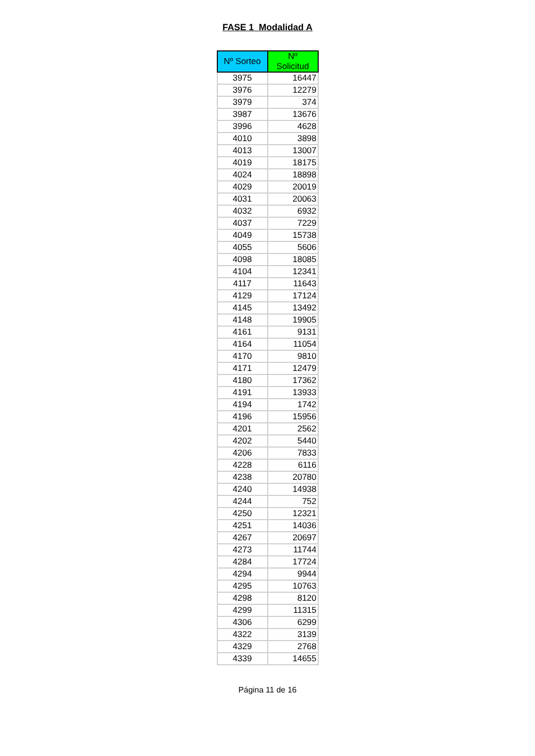FASE 1 Modalidad A
| Nº Sorteo | Nº Solicitud |
| --- | --- |
| 3975 | 16447 |
| 3976 | 12279 |
| 3979 | 374 |
| 3987 | 13676 |
| 3996 | 4628 |
| 4010 | 3898 |
| 4013 | 13007 |
| 4019 | 18175 |
| 4024 | 18898 |
| 4029 | 20019 |
| 4031 | 20063 |
| 4032 | 6932 |
| 4037 | 7229 |
| 4049 | 15738 |
| 4055 | 5606 |
| 4098 | 18085 |
| 4104 | 12341 |
| 4117 | 11643 |
| 4129 | 17124 |
| 4145 | 13492 |
| 4148 | 19905 |
| 4161 | 9131 |
| 4164 | 11054 |
| 4170 | 9810 |
| 4171 | 12479 |
| 4180 | 17362 |
| 4191 | 13933 |
| 4194 | 1742 |
| 4196 | 15956 |
| 4201 | 2562 |
| 4202 | 5440 |
| 4206 | 7833 |
| 4228 | 6116 |
| 4238 | 20780 |
| 4240 | 14938 |
| 4244 | 752 |
| 4250 | 12321 |
| 4251 | 14036 |
| 4267 | 20697 |
| 4273 | 11744 |
| 4284 | 17724 |
| 4294 | 9944 |
| 4295 | 10763 |
| 4298 | 8120 |
| 4299 | 11315 |
| 4306 | 6299 |
| 4322 | 3139 |
| 4329 | 2768 |
| 4339 | 14655 |
Página 11 de 16